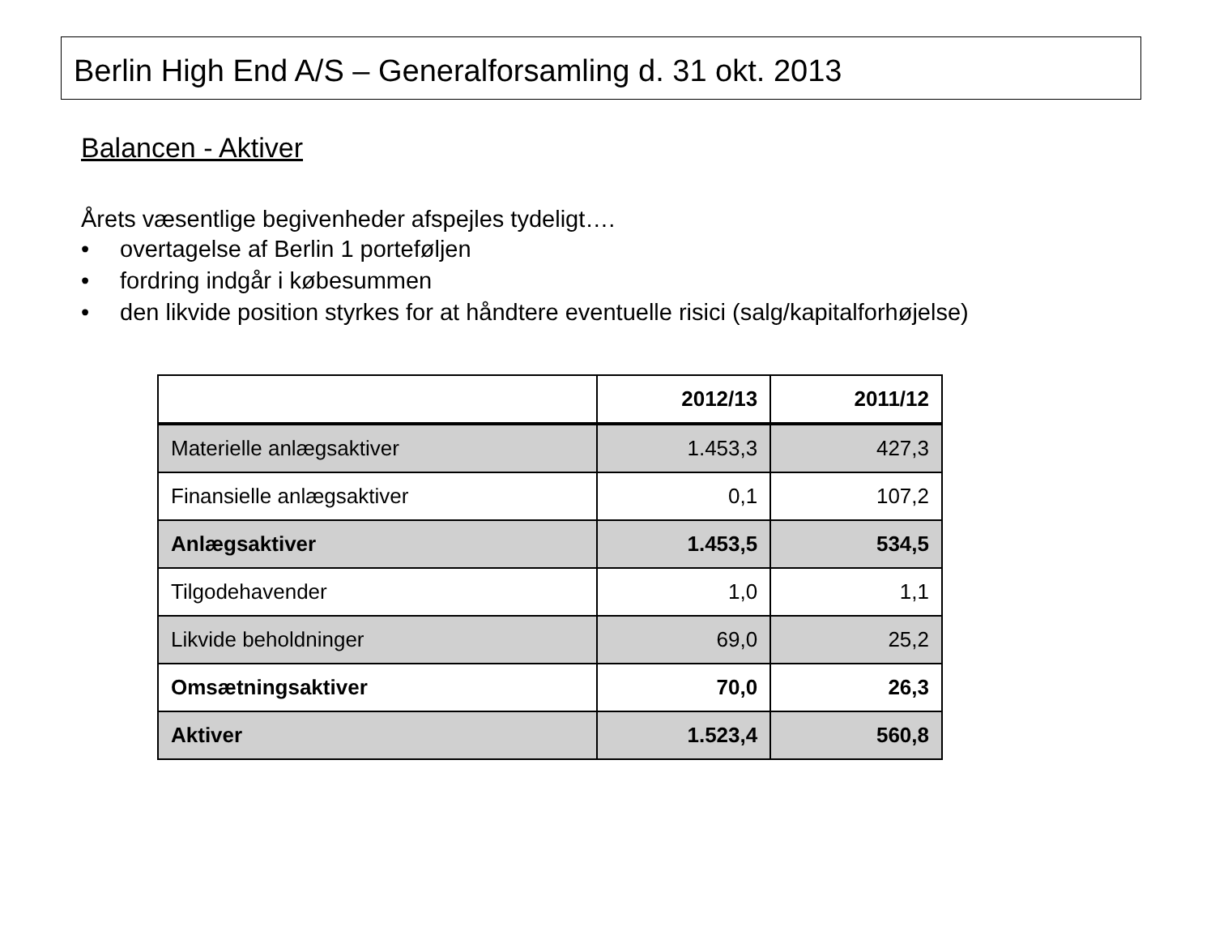Berlin High End A/S – Generalforsamling d. 31 okt. 2013
Balancen - Aktiver
Årets væsentlige begivenheder afspejles tydeligt….
• overtagelse af Berlin 1 porteføljen
• fordring indgår i købesummen
• den likvide position styrkes for at håndtere eventuelle risici (salg/kapitalforhøjelse)
| | 2012/13 | 2011/12 |
| --- | --- | --- |
| Materielle anlægsaktiver | 1.453,3 | 427,3 |
| Finansielle anlægsaktiver | 0,1 | 107,2 |
| Anlægsaktiver | 1.453,5 | 534,5 |
| Tilgodehavender | 1,0 | 1,1 |
| Likvide beholdninger | 69,0 | 25,2 |
| Omsætningsaktiver | 70,0 | 26,3 |
| Aktiver | 1.523,4 | 560,8 |